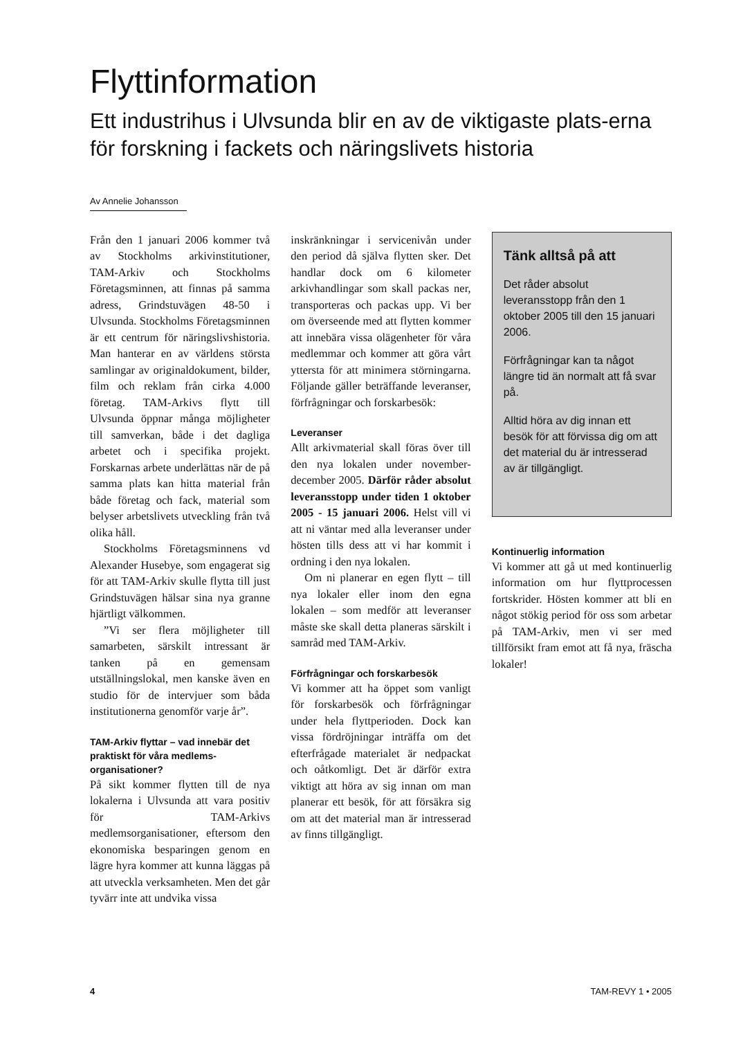Flyttinformation
Ett industrihus i Ulvsunda blir en av de viktigaste plats-erna för forskning i fackets och näringslivets historia
Av Annelie Johansson
Från den 1 januari 2006 kommer två av Stockholms arkivinstitutioner, TAM-Arkiv och Stockholms Företagsminnen, att finnas på samma adress, Grindstuvägen 48-50 i Ulvsunda. Stockholms Företagsminnen är ett centrum för näringslivshistoria. Man hanterar en av världens största samlingar av originaldokument, bilder, film och reklam från cirka 4.000 företag. TAM-Arkivs flytt till Ulvsunda öppnar många möjligheter till samverkan, både i det dagliga arbetet och i specifika projekt. Forskarnas arbete underlättas när de på samma plats kan hitta material från både företag och fack, material som belyser arbetslivets utveckling från två olika håll.
Stockholms Företagsminnens vd Alexander Husebye, som engagerat sig för att TAM-Arkiv skulle flytta till just Grindstuvägen hälsar sina nya granne hjärtligt välkommen.
”Vi ser flera möjligheter till samarbeten, särskilt intressant är tanken på en gemensam utställningslokal, men kanske även en studio för de intervjuer som båda institutionerna genomför varje år”.
TAM-Arkiv flyttar – vad innebär det praktiskt för våra medlems-organisationer?
På sikt kommer flytten till de nya lokalerna i Ulvsunda att vara positiv för TAM-Arkivs medlemsorganisationer, eftersom den ekonomiska besparingen genom en lägre hyra kommer att kunna läggas på att utveckla verksamheten. Men det går tyvärr inte att undvika vissa
inskränkningar i servicenivån under den period då själva flytten sker. Det handlar dock om 6 kilometer arkivhandlingar som skall packas ner, transporteras och packas upp. Vi ber om överseende med att flytten kommer att innebära vissa olägenheter för våra medlemmar och kommer att göra vårt yttersta för att minimera störningarna. Följande gäller beträffande leveranser, förfrågningar och forskarbesök:
Leveranser
Allt arkivmaterial skall föras över till den nya lokalen under november-december 2005. Därför råder absolut leveransstopp under tiden 1 oktober 2005 - 15 januari 2006. Helst vill vi att ni väntar med alla leveranser under hösten tills dess att vi har kommit i ordning i den nya lokalen.
Om ni planerar en egen flytt – till nya lokaler eller inom den egna lokalen – som medför att leveranser måste ske skall detta planeras särskilt i samråd med TAM-Arkiv.
Förfrågningar och forskarbesök
Vi kommer att ha öppet som vanligt för forskarbesök och förfrågningar under hela flyttperioden. Dock kan vissa fördröjningar inträffa om det efterfrågade materialet är nedpackat och oåtkomligt. Det är därför extra viktigt att höra av sig innan om man planerar ett besök, för att försäkra sig om att det material man är intresserad av finns tillgängligt.
Tänk alltså på att
Det råder absolut leveransstopp från den 1 oktober 2005 till den 15 januari 2006.
Förfrågningar kan ta något längre tid än normalt att få svar på.
Alltid höra av dig innan ett besök för att förvissa dig om att det material du är intresserad av är tillgängligt.
Kontinuerlig information
Vi kommer att gå ut med kontinuerlig information om hur flyttprocessen fortskrider. Hösten kommer att bli en något stökig period för oss som arbetar på TAM-Arkiv, men vi ser med tillförsikt fram emot att få nya, fräscha lokaler!
4 TAM-REVY 1 • 2005